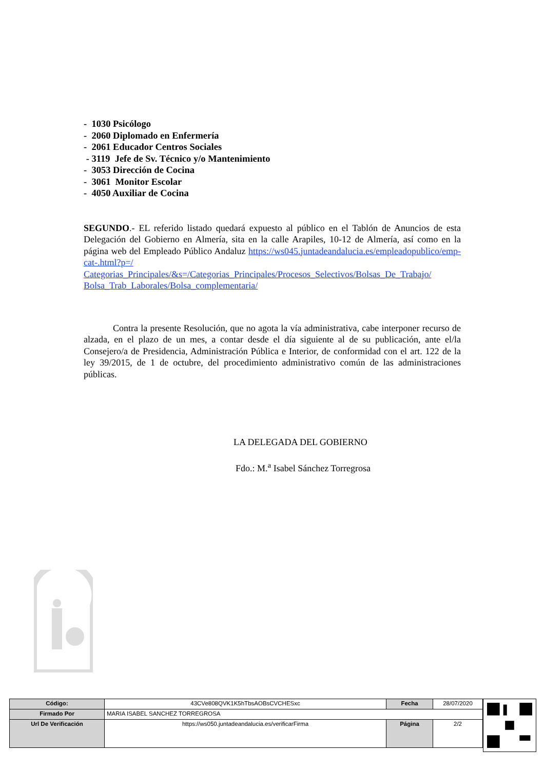- 1030 Psicólogo
- 2060 Diplomado en Enfermería
- 2061 Educador Centros Sociales
- 3119 Jefe de Sv. Técnico y/o Mantenimiento
- 3053 Dirección de Cocina
- 3061 Monitor Escolar
- 4050 Auxiliar de Cocina
SEGUNDO.- EL referido listado quedará expuesto al público en el Tablón de Anuncios de esta Delegación del Gobierno en Almería, sita en la calle Arapiles, 10-12 de Almería, así como en la página web del Empleado Público Andaluz https://ws045.juntadeandalucia.es/empleadopublico/emp-cat-.html?p=/ Categorias_Principales/&s=/Categorias_Principales/Procesos_Selectivos/Bolsas_De_Trabajo/ Bolsa_Trab_Laborales/Bolsa_complementaria/
Contra la presente Resolución, que no agota la vía administrativa, cabe interponer recurso de alzada, en el plazo de un mes, a contar desde el día siguiente al de su publicación, ante el/la Consejero/a de Presidencia, Administración Pública e Interior, de conformidad con el art. 122 de la ley 39/2015, de 1 de octubre, del procedimiento administrativo común de las administraciones públicas.
LA DELEGADA DEL GOBIERNO
Fdo.: M.<sup>a</sup> Isabel Sánchez Torregrosa
| Código: | 43CVe808QVK1K5hTbsAOBsCVCHESxc | Fecha | 28/07/2020 |
| Firmado Por | MARIA ISABEL SANCHEZ TORREGROSA | | |
| Url De Verificación | https://ws050.juntadeandalucia.es/verificarFirma | Página | 2/2 |